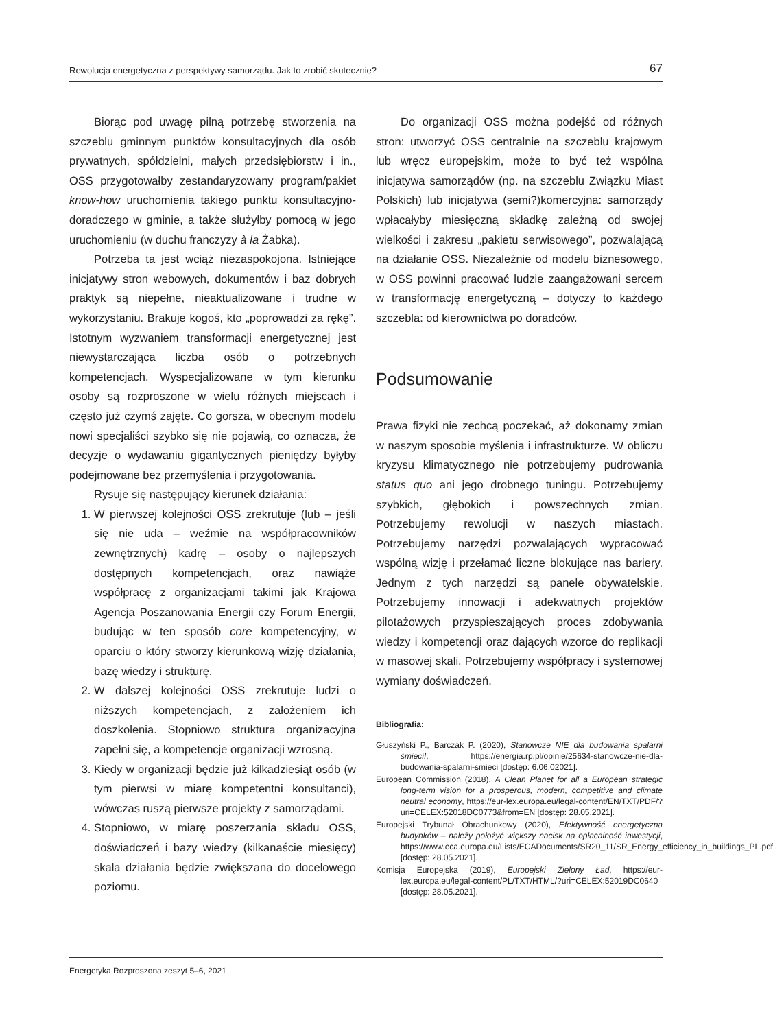Rewolucja energetyczna z perspektywy samorządu. Jak to zrobić skutecznie? 67
Biorąc pod uwagę pilną potrzebę stworzenia na szczeblu gminnym punktów konsultacyjnych dla osób prywatnych, spółdzielni, małych przedsiębiorstw i in., OSS przygotowałby zestandaryzowany program/pakiet know-how uruchomienia takiego punktu konsultacyjno-doradczego w gminie, a także służyłby pomocą w jego uruchomieniu (w duchu franczyzy à la Żabka).
Potrzeba ta jest wciąż niezaspokojona. Istniejące inicjatywy stron webowych, dokumentów i baz dobrych praktyk są niepełne, nieaktualizowane i trudne w wykorzystaniu. Brakuje kogoś, kto „poprowadzi za rękę”. Istotnym wyzwaniem transformacji energetycznej jest niewystarczająca liczba osób o potrzebnych kompetencjach. Wyspecjalizowane w tym kierunku osoby są rozproszone w wielu różnych miejscach i często już czymś zajęte. Co gorsza, w obecnym modelu nowi specjaliści szybko się nie pojawią, co oznacza, że decyzje o wydawaniu gigantycznych pieniędzy byłyby podejmowane bez przemyślenia i przygotowania.
Rysuje się następujący kierunek działania:
1. W pierwszej kolejności OSS zrekrutuje (lub – jeśli się nie uda – weźmie na współpracowników zewnętrznych) kadrę – osoby o najlepszych dostępnych kompetencjach, oraz nawiąże współpracę z organizacjami takimi jak Krajowa Agencja Poszanowania Energii czy Forum Energii, budując w ten sposób core kompetencyjny, w oparciu o który stworzy kierunkową wizję działania, bazę wiedzy i strukturę.
2. W dalszej kolejności OSS zrekrutuje ludzi o niższych kompetencjach, z założeniem ich doszkolenia. Stopniowo struktura organizacyjna zapełni się, a kompetencje organizacji wzrosną.
3. Kiedy w organizacji będzie już kilkadziesiąt osób (w tym pierwsi w miarę kompetentni konsultanci), wówczas ruszą pierwsze projekty z samorządami.
4. Stopniowo, w miarę poszerzania składu OSS, doświadczeń i bazy wiedzy (kilkanaście miesięcy) skala działania będzie zwiększana do docelowego poziomu.
Do organizacji OSS można podejść od różnych stron: utworzyć OSS centralnie na szczeblu krajowym lub wręcz europejskim, może to być też wspólna inicjatywa samorządów (np. na szczeblu Związku Miast Polskich) lub inicjatywa (semi?)komercyjna: samorządy wpłacałyby miesięczną składkę zależną od swojej wielkości i zakresu „pakietu serwisowego”, pozwalającą na działanie OSS. Niezależnie od modelu biznesowego, w OSS powinni pracować ludzie zaangażowani sercem w transformację energetyczną – dotyczy to każdego szczebla: od kierownictwa po doradców.
Podsumowanie
Prawa fizyki nie zechcą poczekać, aż dokonamy zmian w naszym sposobie myślenia i infrastrukturze. W obliczu kryzysu klimatycznego nie potrzebujemy pudrowania status quo ani jego drobnego tuningu. Potrzebujemy szybkich, głębokich i powszechnych zmian. Potrzebujemy rewolucji w naszych miastach. Potrzebujemy narzędzi pozwalających wypracować wspólną wizję i przełamać liczne blokujące nas bariery. Jednym z tych narzędzi są panele obywatelskie. Potrzebujemy innowacji i adekwatnych projektów pilotażowych przyspieszających proces zdobywania wiedzy i kompetencji oraz dających wzorce do replikacji w masowej skali. Potrzebujemy współpracy i systemowej wymiany doświadczeń.
Bibliografia:
Głuszyński P., Barczak P. (2020), Stanowcze NIE dla budowania spalarni śmieci!, https://energia.rp.pl/opinie/25634-stanowcze-nie-dla-budowania-spalarni-smieci [dostęp: 6.06.02021].
European Commission (2018), A Clean Planet for all a European strategic long-term vision for a prosperous, modern, competitive and climate neutral economy, https://eur-lex.europa.eu/legal-content/EN/TXT/PDF/?uri=CELEX:52018DC0773&from=EN [dostęp: 28.05.2021].
Europejski Trybunał Obrachunkowy (2020), Efektywność energetyczna budynków – należy położyć większy nacisk na opłacalność inwestycji, https://www.eca.europa.eu/Lists/ECADocuments/SR20_11/SR_Energy_efficiency_in_buildings_PL.pdf [dostęp: 28.05.2021].
Komisja Europejska (2019), Europejski Zielony Ład, https://eur-lex.europa.eu/legal-content/PL/TXT/HTML/?uri=CELEX:52019DC0640 [dostęp: 28.05.2021].
Energetyka Rozproszona zeszyt 5–6, 2021